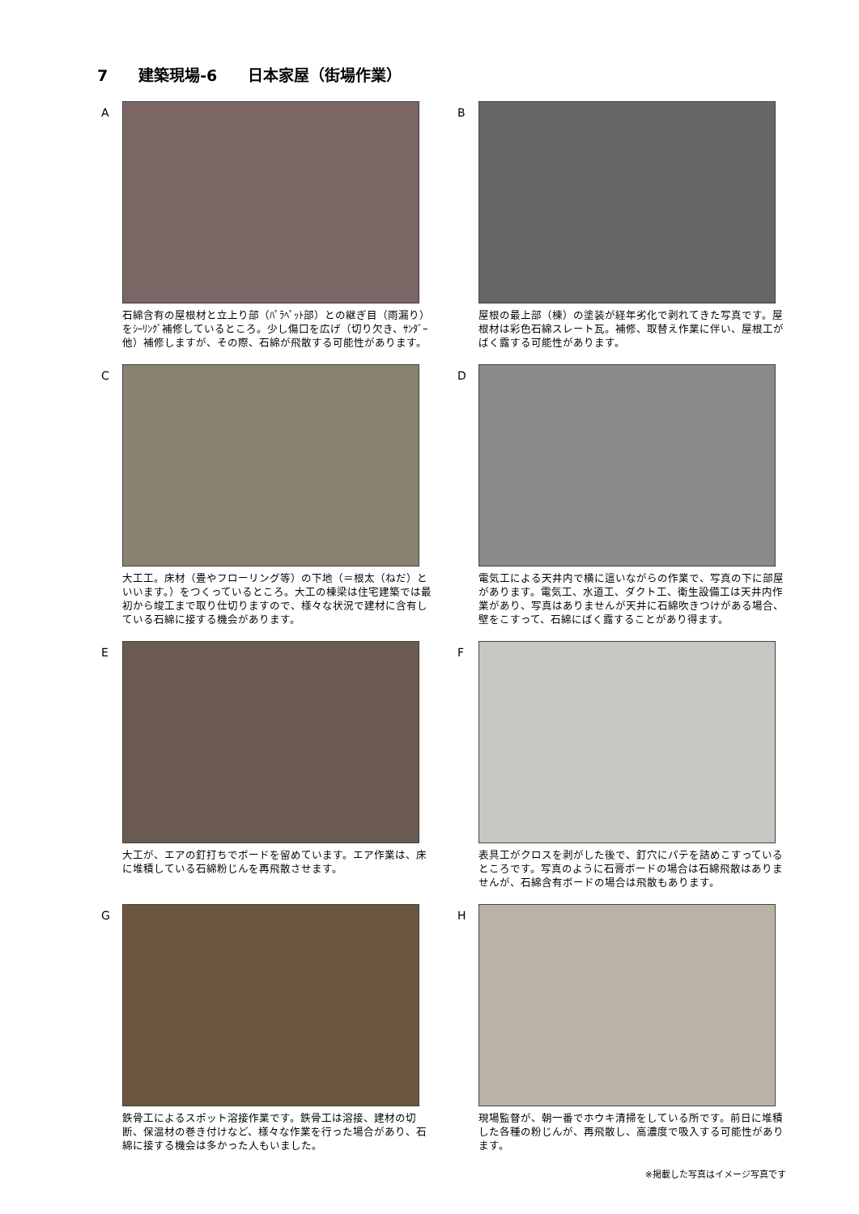7　　建築現場-6　　日本家屋（街場作業）
A
石綿含有の屋根材と立上り部（ﾊﾟﾗﾍﾟｯﾄ部）との継ぎ目（雨漏り）をｼｰﾘﾝｸﾞ補修しているところ。少し傷口を広げ（切り欠き、ｻﾝﾀﾞｰ他）補修しますが、その際、石綿が飛散する可能性があります。
B
屋根の最上部（棟）の塗装が経年劣化で剥れてきた写真です。屋根材は彩色石綿スレート瓦。補修、取替え作業に伴い、屋根工がばく露する可能性があります。
C
大工工。床材（畳やフローリング等）の下地（＝根太（ねだ）といいます。）をつくっているところ。大工の棟梁は住宅建築では最初から竣工まで取り仕切りますので、様々な状況で建材に含有している石綿に接する機会があります。
D
電気工による天井内で横に這いながらの作業で、写真の下に部屋があります。電気工、水道工、ダクト工、衛生設備工は天井内作業があり、写真はありませんが天井に石綿吹きつけがある場合、壁をこすって、石綿にばく露することがあり得ます。
E
大工が、エアの釘打ちでボードを留めています。エア作業は、床に堆積している石綿粉じんを再飛散させます。
F
表具工がクロスを剥がした後で、釘穴にパテを詰めこすっているところです。写真のように石膏ボードの場合は石綿飛散はありませんが、石綿含有ボードの場合は飛散もあります。
G
鉄骨工によるスポット溶接作業です。鉄骨工は溶接、建材の切断、保温材の巻き付けなど、様々な作業を行った場合があり、石綿に接する機会は多かった人もいました。
H
現場監督が、朝一番でホウキ清掃をしている所です。前日に堆積した各種の粉じんが、再飛散し、高濃度で吸入する可能性があります。
※掲載した写真はイメージ写真です